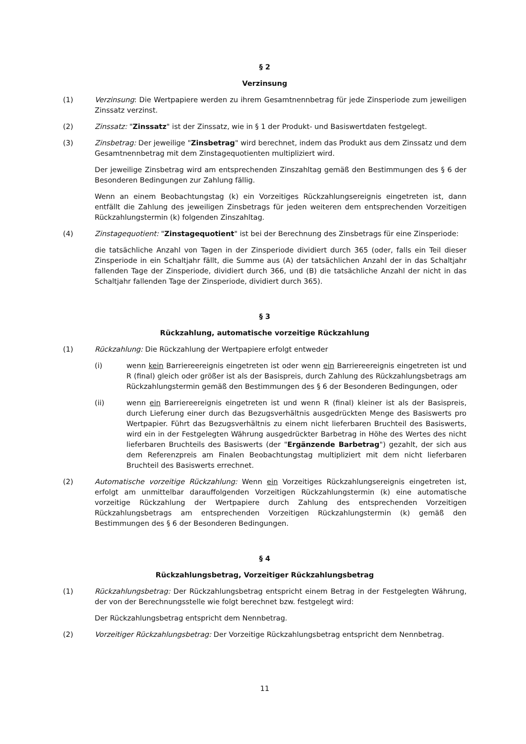§ 2
Verzinsung
(1) Verzinsung: Die Wertpapiere werden zu ihrem Gesamtnennbetrag für jede Zinsperiode zum jeweiligen Zinssatz verzinst.
(2) Zinssatz: "Zinssatz" ist der Zinssatz, wie in § 1 der Produkt- und Basiswertdaten festgelegt.
(3) Zinsbetrag: Der jeweilige "Zinsbetrag" wird berechnet, indem das Produkt aus dem Zinssatz und dem Gesamtnennbetrag mit dem Zinstagequotienten multipliziert wird.
Der jeweilige Zinsbetrag wird am entsprechenden Zinszahltag gemäß den Bestimmungen des § 6 der Besonderen Bedingungen zur Zahlung fällig.
Wenn an einem Beobachtungstag (k) ein Vorzeitiges Rückzahlungsereignis eingetreten ist, dann entfällt die Zahlung des jeweiligen Zinsbetrags für jeden weiteren dem entsprechenden Vorzeitigen Rückzahlungstermin (k) folgenden Zinszahltag.
(4) Zinstagequotient: "Zinstagequotient" ist bei der Berechnung des Zinsbetrags für eine Zinsperiode:
die tatsächliche Anzahl von Tagen in der Zinsperiode dividiert durch 365 (oder, falls ein Teil dieser Zinsperiode in ein Schaltjahr fällt, die Summe aus (A) der tatsächlichen Anzahl der in das Schaltjahr fallenden Tage der Zinsperiode, dividiert durch 366, und (B) die tatsächliche Anzahl der nicht in das Schaltjahr fallenden Tage der Zinsperiode, dividiert durch 365).
§ 3
Rückzahlung, automatische vorzeitige Rückzahlung
(1) Rückzahlung: Die Rückzahlung der Wertpapiere erfolgt entweder
(i) wenn kein Barriereereignis eingetreten ist oder wenn ein Barriereereignis eingetreten ist und R (final) gleich oder größer ist als der Basispreis, durch Zahlung des Rückzahlungsbetrags am Rückzahlungstermin gemäß den Bestimmungen des § 6 der Besonderen Bedingungen, oder
(ii) wenn ein Barriereereignis eingetreten ist und wenn R (final) kleiner ist als der Basispreis, durch Lieferung einer durch das Bezugsverhältnis ausgedrückten Menge des Basiswerts pro Wertpapier. Führt das Bezugsverhältnis zu einem nicht lieferbaren Bruchteil des Basiswerts, wird ein in der Festgelegten Währung ausgedrückter Barbetrag in Höhe des Wertes des nicht lieferbaren Bruchteils des Basiswerts (der "Ergänzende Barbetrag") gezahlt, der sich aus dem Referenzpreis am Finalen Beobachtungstag multipliziert mit dem nicht lieferbaren Bruchteil des Basiswerts errechnet.
(2) Automatische vorzeitige Rückzahlung: Wenn ein Vorzeitiges Rückzahlungsereignis eingetreten ist, erfolgt am unmittelbar darauffolgenden Vorzeitigen Rückzahlungstermin (k) eine automatische vorzeitige Rückzahlung der Wertpapiere durch Zahlung des entsprechenden Vorzeitigen Rückzahlungsbetrags am entsprechenden Vorzeitigen Rückzahlungstermin (k) gemäß den Bestimmungen des § 6 der Besonderen Bedingungen.
§ 4
Rückzahlungsbetrag, Vorzeitiger Rückzahlungsbetrag
(1) Rückzahlungsbetrag: Der Rückzahlungsbetrag entspricht einem Betrag in der Festgelegten Währung, der von der Berechnungsstelle wie folgt berechnet bzw. festgelegt wird:
Der Rückzahlungsbetrag entspricht dem Nennbetrag.
(2) Vorzeitiger Rückzahlungsbetrag: Der Vorzeitige Rückzahlungsbetrag entspricht dem Nennbetrag.
11